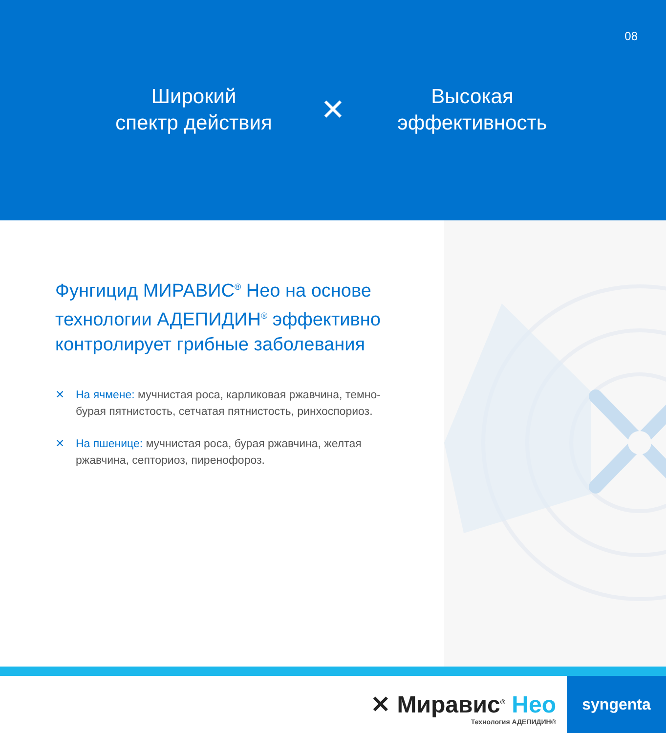08
Широкий
спектр действия
✕
Высокая
эффективность
Фунгицид МИРАВИС<sup>®</sup> Нео на основе технологии АДЕПИДИН<sup>®</sup> эффективно контролирует грибные заболевания
✕ На ячмене: мучнистая роса, карликовая ржавчина, темно-бурая пятнистость, сетчатая пятнистость, ринхоспориоз.
✕ На пшенице: мучнистая роса, бурая ржавчина, желтая ржавчина, септориоз, пиренофороз.
✕ Миравис<sup>®</sup> Нео
Технология АДЕПИДИН®
syngenta